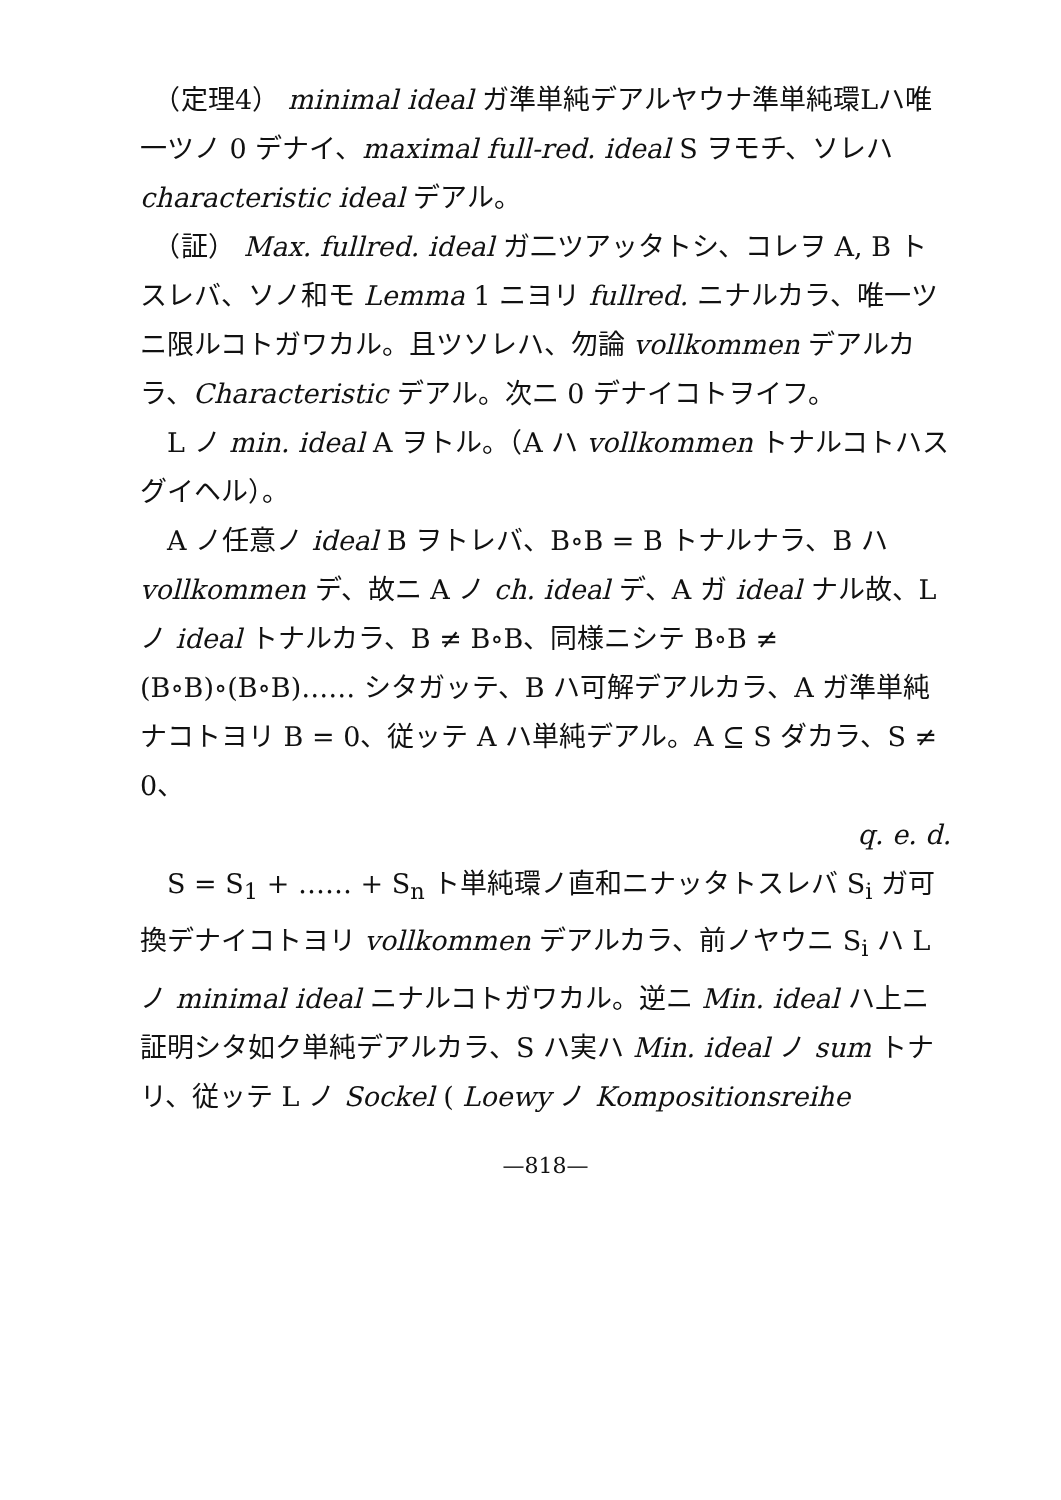（定理4） minimal ideal ガ準単純デアルヤウナ準単純環Lハ唯一ツノ 0 デナイ、maximal full-red. ideal S ヲモチ、ソレハ characteristic ideal デアル。
　（証） Max. fullred. ideal ガ二ツアッタトシ、コレヲ A, B トスレバ、ソノ和モ Lemma 1 ニヨリ fullred. ニナルカラ、唯一ツニ限ルコトガワカル。且ツソレハ、勿論 vollkommen デアルカラ、Characteristic デアル。次ニ 0 デナイコトヲイフ。
　L ノ min. ideal A ヲトル。（A ハ vollkommen トナルコトハスグイヘル）。
　A ノ任意ノ ideal B ヲトレバ、B∘B = B トナルナラ、B ハ vollkommen デ、故ニ A ノ ch. ideal デ、A ガ ideal ナル故、L ノ ideal トナルカラ、B ≠ B∘B、同様ニシテ B∘B ≠ (B∘B)∘(B∘B)…… シタガッテ、B ハ可解デアルカラ、A ガ準単純ナコトヨリ B = 0、従ッテ A ハ単純デアル。A ⊆ S ダカラ、S ≠ 0、
q. e. d.
　S = S<sub>1</sub> + …… + S<sub>n</sub> ト単純環ノ直和ニナッタトスレバ S<sub>i</sub> ガ可換デナイコトヨリ vollkommen デアルカラ、前ノヤウニ S<sub>i</sub> ハ L ノ minimal ideal ニナルコトガワカル。逆ニ Min. ideal ハ上ニ証明シタ如ク単純デアルカラ、S ハ実ハ Min. ideal ノ sum トナリ、従ッテ L ノ Sockel ( Loewy ノ Kompositionsreihe
—818—